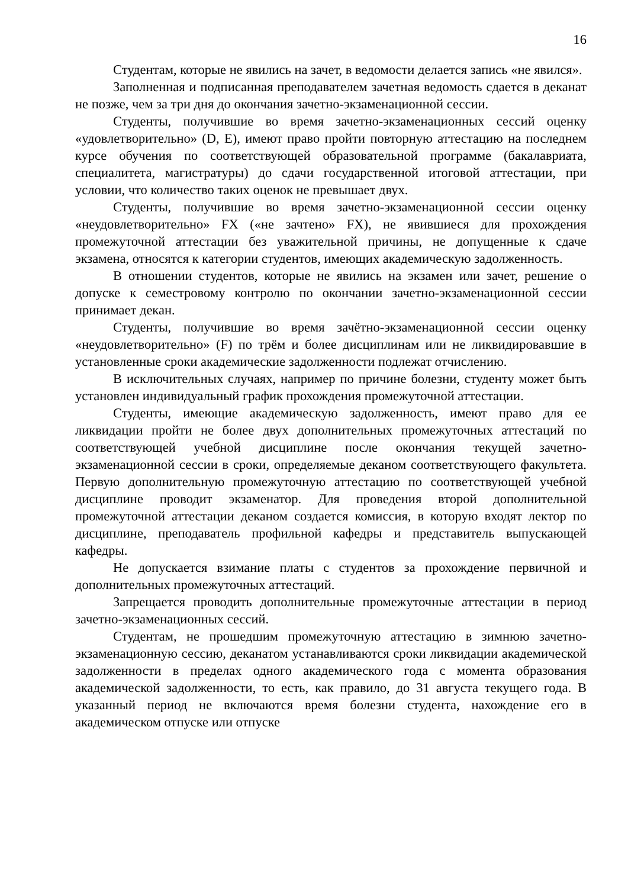16
Студентам, которые не явились на зачет, в ведомости делается запись «не явился».
Заполненная и подписанная преподавателем зачетная ведомость сдается в деканат не позже, чем за три дня до окончания зачетно-экзаменационной сессии.
Студенты, получившие во время зачетно-экзаменационных сессий оценку «удовлетворительно» (D, E), имеют право пройти повторную аттестацию на последнем курсе обучения по соответствующей образовательной программе (бакалавриата, специалитета, магистратуры) до сдачи государственной итоговой аттестации, при условии, что количество таких оценок не превышает двух.
Студенты, получившие во время зачетно-экзаменационной сессии оценку «неудовлетворительно» FX («не зачтено» FX), не явившиеся для прохождения промежуточной аттестации без уважительной причины, не допущенные к сдаче экзамена, относятся к категории студентов, имеющих академическую задолженность.
В отношении студентов, которые не явились на экзамен или зачет, решение о допуске к семестровому контролю по окончании зачетно-экзаменационной сессии принимает декан.
Студенты, получившие во время зачётно-экзаменационной сессии оценку «неудовлетворительно» (F) по трём и более дисциплинам или не ликвидировавшие в установленные сроки академические задолженности подлежат отчислению.
В исключительных случаях, например по причине болезни, студенту может быть установлен индивидуальный график прохождения промежуточной аттестации.
Студенты, имеющие академическую задолженность, имеют право для ее ликвидации пройти не более двух дополнительных промежуточных аттестаций по соответствующей учебной дисциплине после окончания текущей зачетно-экзаменационной сессии в сроки, определяемые деканом соответствующего факультета. Первую дополнительную промежуточную аттестацию по соответствующей учебной дисциплине проводит экзаменатор. Для проведения второй дополнительной промежуточной аттестации деканом создается комиссия, в которую входят лектор по дисциплине, преподаватель профильной кафедры и представитель выпускающей кафедры.
Не допускается взимание платы с студентов за прохождение первичной и дополнительных промежуточных аттестаций.
Запрещается проводить дополнительные промежуточные аттестации в период зачетно-экзаменационных сессий.
Студентам, не прошедшим промежуточную аттестацию в зимнюю зачетно-экзаменационную сессию, деканатом устанавливаются сроки ликвидации академической задолженности в пределах одного академического года с момента образования академической задолженности, то есть, как правило, до 31 августа текущего года. В указанный период не включаются время болезни студента, нахождение его в академическом отпуске или отпуске